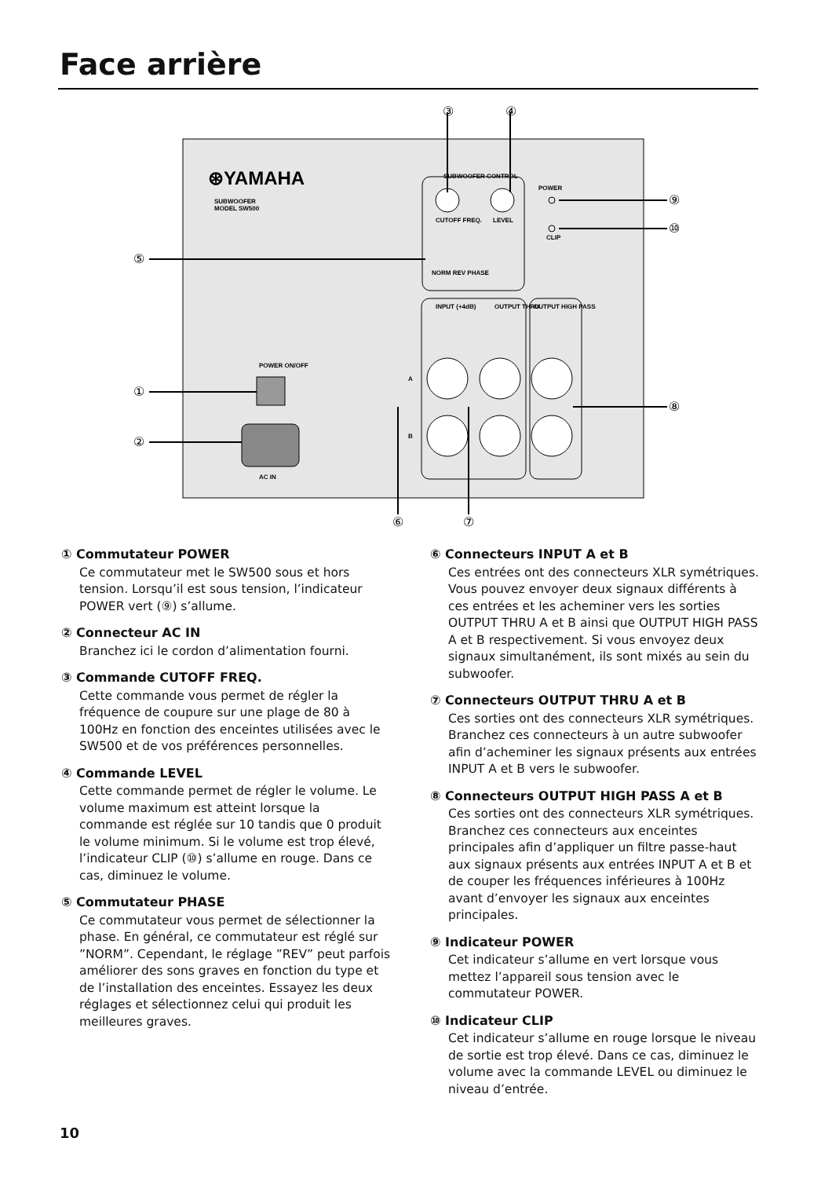Face arrière
⊛YAMAHA
SUBWOOFER
MODEL SW500
SUBWOOFER CONTROL
CUTOFF FREQ.
LEVEL
NORM REV PHASE
POWER
CLIP
POWER ON/OFF
AC IN
INPUT (+4dB)
OUTPUT THRU
OUTPUT HIGH PASS
A
B
③
④
⑤
①
②
⑨
⑩
⑧
⑥
⑦
① Commutateur POWER
Ce commutateur met le SW500 sous et hors tension. Lorsqu’il est sous tension, l’indicateur POWER vert (⑨) s’allume.
② Connecteur AC IN
Branchez ici le cordon d’alimentation fourni.
③ Commande CUTOFF FREQ.
Cette commande vous permet de régler la fréquence de coupure sur une plage de 80 à 100Hz en fonction des enceintes utilisées avec le SW500 et de vos préférences personnelles.
④ Commande LEVEL
Cette commande permet de régler le volume. Le volume maximum est atteint lorsque la commande est réglée sur 10 tandis que 0 produit le volume minimum. Si le volume est trop élevé, l’indicateur CLIP (⑩) s’allume en rouge. Dans ce cas, diminuez le volume.
⑤ Commutateur PHASE
Ce commutateur vous permet de sélectionner la phase. En général, ce commutateur est réglé sur ”NORM”. Cependant, le réglage ”REV” peut parfois améliorer des sons graves en fonction du type et de l’installation des enceintes. Essayez les deux réglages et sélectionnez celui qui produit les meilleures graves.
⑥ Connecteurs INPUT A et B
Ces entrées ont des connecteurs XLR symétriques. Vous pouvez envoyer deux signaux différents à ces entrées et les acheminer vers les sorties OUTPUT THRU A et B ainsi que OUTPUT HIGH PASS A et B respectivement. Si vous envoyez deux signaux simultanément, ils sont mixés au sein du subwoofer.
⑦ Connecteurs OUTPUT THRU A et B
Ces sorties ont des connecteurs XLR symétriques. Branchez ces connecteurs à un autre subwoofer afin d’acheminer les signaux présents aux entrées INPUT A et B vers le subwoofer.
⑧ Connecteurs OUTPUT HIGH PASS A et B
Ces sorties ont des connecteurs XLR symétriques. Branchez ces connecteurs aux enceintes principales afin d’appliquer un filtre passe-haut aux signaux présents aux entrées INPUT A et B et de couper les fréquences inférieures à 100Hz avant d’envoyer les signaux aux enceintes principales.
⑨ Indicateur POWER
Cet indicateur s’allume en vert lorsque vous mettez l’appareil sous tension avec le commutateur POWER.
⑩ Indicateur CLIP
Cet indicateur s’allume en rouge lorsque le niveau de sortie est trop élevé. Dans ce cas, diminuez le volume avec la commande LEVEL ou diminuez le niveau d’entrée.
10